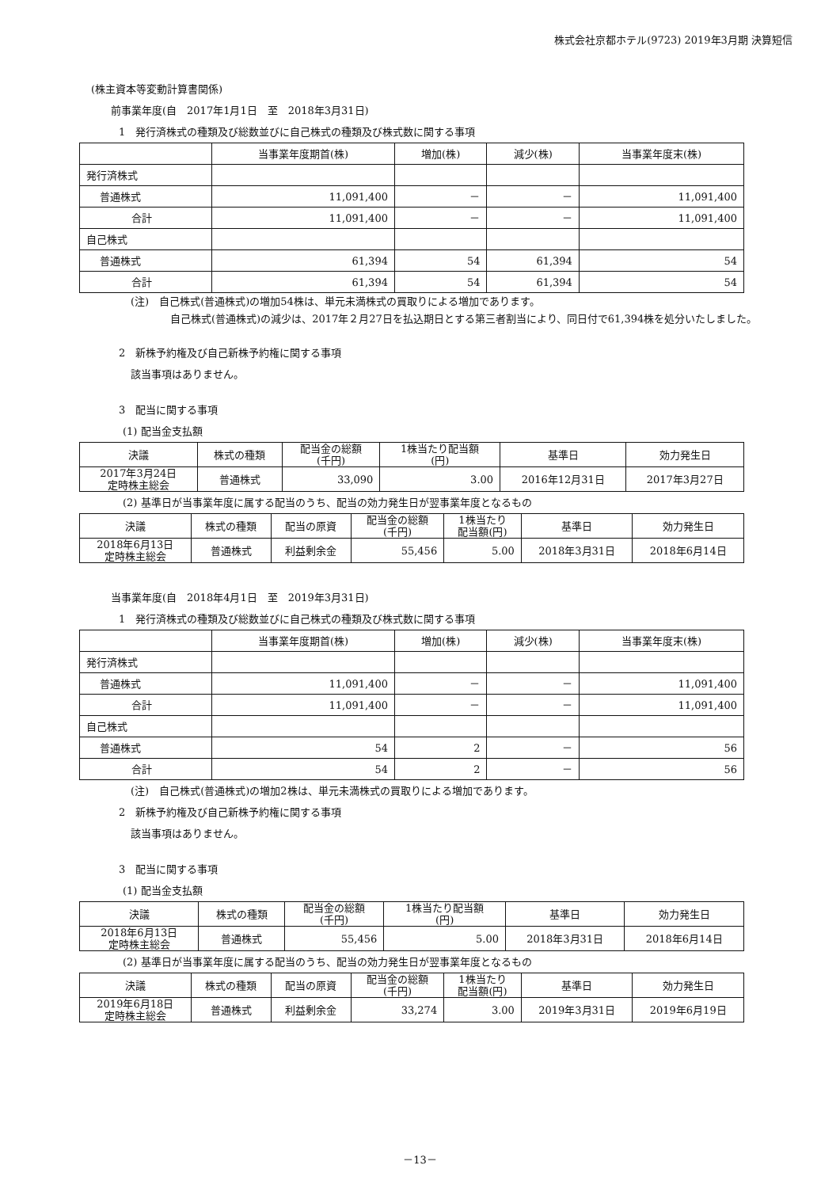株式会社京都ホテル(9723) 2019年3月期 決算短信
(株主資本等変動計算書関係)
前事業年度(自　2017年1月1日　至　2018年3月31日)
1　発行済株式の種類及び総数並びに自己株式の種類及び株式数に関する事項
| | 当事業年度期首(株) | 増加(株) | 減少(株) | 当事業年度末(株) |
| --- | --- | --- | --- | --- |
| 発行済株式 | | | | |
| 普通株式 | 11,091,400 | － | － | 11,091,400 |
| 合計 | 11,091,400 | － | － | 11,091,400 |
| 自己株式 | | | | |
| 普通株式 | 61,394 | 54 | 61,394 | 54 |
| 合計 | 61,394 | 54 | 61,394 | 54 |
(注)　自己株式(普通株式)の増加54株は、単元未満株式の買取りによる増加であります。
自己株式(普通株式)の減少は、2017年２月27日を払込期日とする第三者割当により、同日付で61,394株を処分いたしました。
2　新株予約権及び自己新株予約権に関する事項
該当事項はありません。
3　配当に関する事項
(1) 配当金支払額
| 決議 | 株式の種類 | 配当金の総額 (千円) | 1株当たり配当額 (円) | 基準日 | 効力発生日 |
| 2017年3月24日 定時株主総会 | 普通株式 | 33,090 | 3.00 | 2016年12月31日 | 2017年3月27日 |
(2) 基準日が当事業年度に属する配当のうち、配当の効力発生日が翌事業年度となるもの
| 決議 | 株式の種類 | 配当の原資 | 配当金の総額 (千円) | 1株当たり 配当額(円) | 基準日 | 効力発生日 |
| 2018年6月13日 定時株主総会 | 普通株式 | 利益剰余金 | 55,456 | 5.00 | 2018年3月31日 | 2018年6月14日 |
当事業年度(自　2018年4月1日　至　2019年3月31日)
1　発行済株式の種類及び総数並びに自己株式の種類及び株式数に関する事項
| | 当事業年度期首(株) | 増加(株) | 減少(株) | 当事業年度末(株) |
| --- | --- | --- | --- | --- |
| 発行済株式 | | | | |
| 普通株式 | 11,091,400 | － | － | 11,091,400 |
| 合計 | 11,091,400 | － | － | 11,091,400 |
| 自己株式 | | | | |
| 普通株式 | 54 | 2 | － | 56 |
| 合計 | 54 | 2 | － | 56 |
(注)　自己株式(普通株式)の増加2株は、単元未満株式の買取りによる増加であります。
2　新株予約権及び自己新株予約権に関する事項
該当事項はありません。
3　配当に関する事項
(1) 配当金支払額
| 決議 | 株式の種類 | 配当金の総額 (千円) | 1株当たり配当額 (円) | 基準日 | 効力発生日 |
| 2018年6月13日 定時株主総会 | 普通株式 | 55,456 | 5.00 | 2018年3月31日 | 2018年6月14日 |
(2) 基準日が当事業年度に属する配当のうち、配当の効力発生日が翌事業年度となるもの
| 決議 | 株式の種類 | 配当の原資 | 配当金の総額 (千円) | 1株当たり 配当額(円) | 基準日 | 効力発生日 |
| 2019年6月18日 定時株主総会 | 普通株式 | 利益剰余金 | 33,274 | 3.00 | 2019年3月31日 | 2019年6月19日 |
－13－